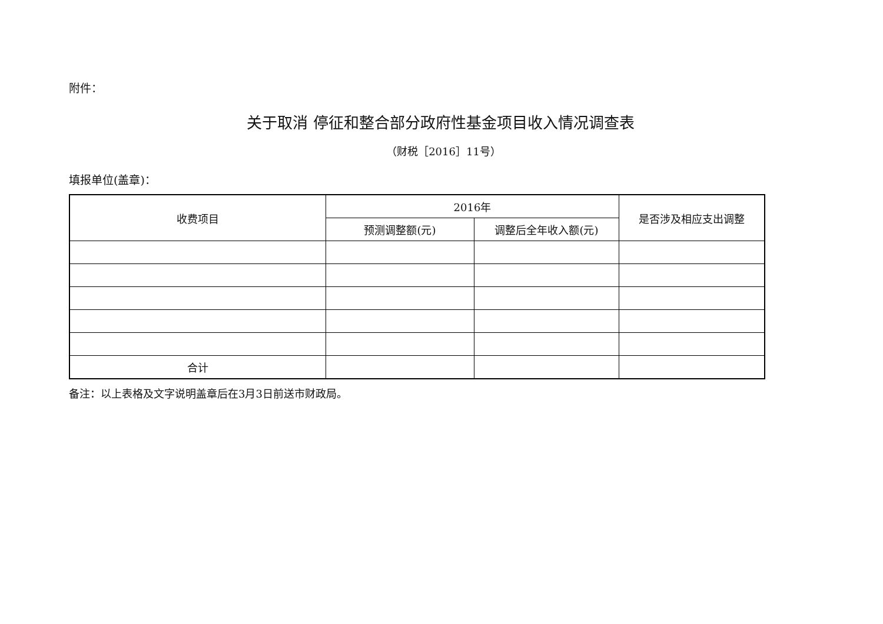附件：
关于取消 停征和整合部分政府性基金项目收入情况调查表
（财税［2016］11号）
填报单位(盖章)：
| 收费项目 | 2016年 | | 是否涉及相应支出调整 |
| --- | --- | --- | --- |
| | 预测调整额(元) | 调整后全年收入额(元) | |
| 合计 | | | |
备注：以上表格及文字说明盖章后在3月3日前送市财政局。